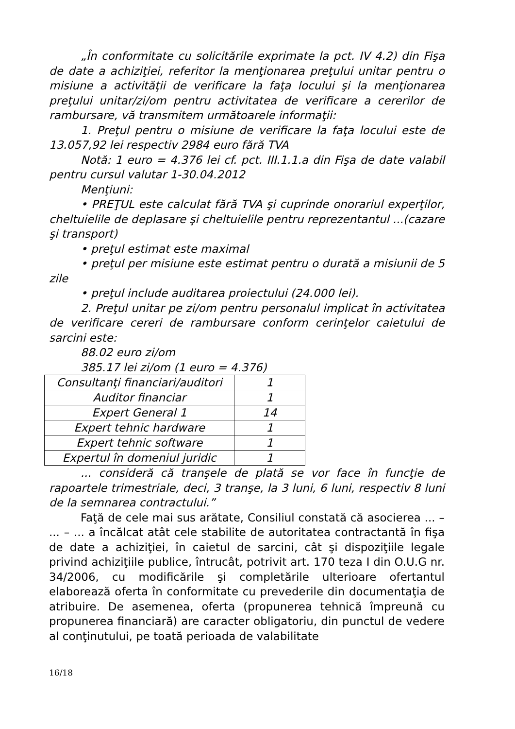„În conformitate cu solicitările exprimate la pct. IV 4.2) din Fişa de date a achiziţiei, referitor la menţionarea preţului unitar pentru o misiune a activităţii de verificare la faţa locului şi la menţionarea preţului unitar/zi/om pentru activitatea de verificare a cererilor de rambursare, vă transmitem următoarele informaţii:
1. Preţul pentru o misiune de verificare la faţa locului este de 13.057,92 lei respectiv 2984 euro fără TVA
Notă: 1 euro = 4.376 lei cf. pct. III.1.1.a din Fişa de date valabil pentru cursul valutar 1-30.04.2012
Menţiuni:
• PREŢUL este calculat fără TVA şi cuprinde onorariul experţilor, cheltuielile de deplasare şi cheltuielile pentru reprezentantul ...(cazare şi transport)
• preţul estimat este maximal
• preţul per misiune este estimat pentru o durată a misiunii de 5 zile
• preţul include auditarea proiectului (24.000 lei).
2. Preţul unitar pe zi/om pentru personalul implicat în activitatea de verificare cereri de rambursare conform cerinţelor caietului de sarcini este:
88.02 euro zi/om
385.17 lei zi/om (1 euro = 4.376)
| Consultanţi financiari/auditori | 1 |
| Auditor financiar | 1 |
| Expert General 1 | 14 |
| Expert tehnic hardware | 1 |
| Expert tehnic software | 1 |
| Expertul în domeniul juridic | 1 |
... consideră că tranşele de plată se vor face în funcţie de rapoartele trimestriale, deci, 3 tranşe, la 3 luni, 6 luni, respectiv 8 luni de la semnarea contractului.”
Faţă de cele mai sus arătate, Consiliul constată că asocierea ... – ... – ... a încălcat atât cele stabilite de autoritatea contractantă în fişa de date a achiziţiei, în caietul de sarcini, cât şi dispoziţiile legale privind achiziţiile publice, întrucât, potrivit art. 170 teza I din O.U.G nr. 34/2006, cu modificările şi completările ulterioare ofertantul elaborează oferta în conformitate cu prevederile din documentaţia de atribuire. De asemenea, oferta (propunerea tehnică împreună cu propunerea financiară) are caracter obligatoriu, din punctul de vedere al conţinutului, pe toată perioada de valabilitate
16/18